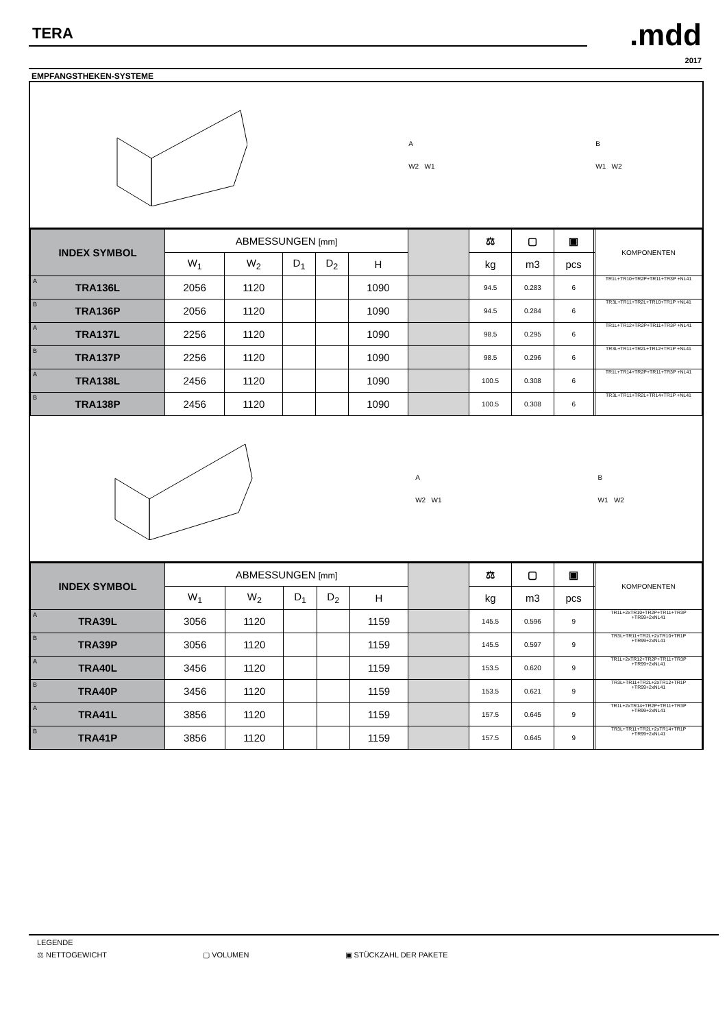TERA .mdd
2017
EMPFANGSTHEKEN-SYSTEME
A
W2 W1
B
W1 W2
| INDEX SYMBOL | ABMESSUNGEN [mm] | | | | | | ⚖ | ▢ | ▣ | | KOMPONENTEN |
| --- | --- | --- | --- | --- | --- | --- | --- | --- | --- | --- | --- |
| | W<sub>1</sub> | W<sub>2</sub> | D<sub>1</sub> | D<sub>2</sub> | H | | kg | m3 | pcs | | |
| A TRA136L | 2056 | 1120 | | | 1090 | | 94.5 | 0.283 | 6 | | TR1L+TR10+TR2P+TR11+TR3P +NL41 |
| B TRA136P | 2056 | 1120 | | | 1090 | | 94.5 | 0.284 | 6 | | TR3L+TR11+TR2L+TR10+TR1P +NL41 |
| A TRA137L | 2256 | 1120 | | | 1090 | | 98.5 | 0.295 | 6 | | TR1L+TR12+TR2P+TR11+TR3P +NL41 |
| B TRA137P | 2256 | 1120 | | | 1090 | | 98.5 | 0.296 | 6 | | TR3L+TR11+TR2L+TR12+TR1P +NL41 |
| A TRA138L | 2456 | 1120 | | | 1090 | | 100.5 | 0.308 | 6 | | TR1L+TR14+TR2P+TR11+TR3P +NL41 |
| B TRA138P | 2456 | 1120 | | | 1090 | | 100.5 | 0.308 | 6 | | TR3L+TR11+TR2L+TR14+TR1P +NL41 |
A
W2 W1
B
W1 W2
| INDEX SYMBOL | ABMESSUNGEN [mm] | | | | | | ⚖ | ▢ | ▣ | | KOMPONENTEN |
| --- | --- | --- | --- | --- | --- | --- | --- | --- | --- | --- | --- |
| | W<sub>1</sub> | W<sub>2</sub> | D<sub>1</sub> | D<sub>2</sub> | H | | kg | m3 | pcs | | |
| A TRA39L | 3056 | 1120 | | | 1159 | | 145.5 | 0.596 | 9 | | TR1L+2xTR10+TR2P+TR11+TR3P +TR99+2xNL41 |
| B TRA39P | 3056 | 1120 | | | 1159 | | 145.5 | 0.597 | 9 | | TR3L+TR11+TR2L+2xTR10+TR1P +TR99+2xNL41 |
| A TRA40L | 3456 | 1120 | | | 1159 | | 153.5 | 0.620 | 9 | | TR1L+2xTR12+TR2P+TR11+TR3P +TR99+2xNL41 |
| B TRA40P | 3456 | 1120 | | | 1159 | | 153.5 | 0.621 | 9 | | TR3L+TR11+TR2L+2xTR12+TR1P +TR99+2xNL41 |
| A TRA41L | 3856 | 1120 | | | 1159 | | 157.5 | 0.645 | 9 | | TR1L+2xTR14+TR2P+TR11+TR3P +TR99+2xNL41 |
| B TRA41P | 3856 | 1120 | | | 1159 | | 157.5 | 0.645 | 9 | | TR3L+TR11+TR2L+2xTR14+TR1P +TR99+2xNL41 |
LEGENDE
⚖ NETTOGEWICHT ▢ VOLUMEN ▣ STÜCKZAHL DER PAKETE